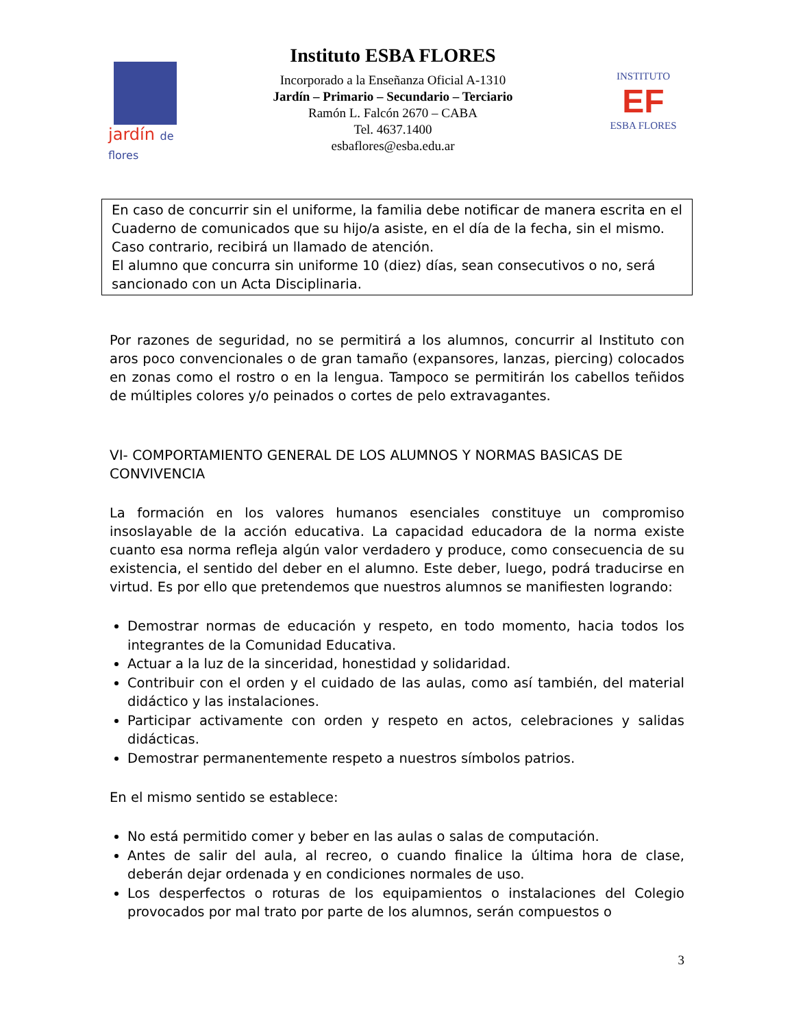jardín de flores
Instituto ESBA FLORES
Incorporado a la Enseñanza Oficial A-1310
Jardín – Primario – Secundario – Terciario
Ramón L. Falcón 2670 – CABA
Tel. 4637.1400
esbaflores@esba.edu.ar
INSTITUTO
EF
ESBA FLORES
En caso de concurrir sin el uniforme, la familia debe notificar de manera escrita en el Cuaderno de comunicados que su hijo/a asiste, en el día de la fecha, sin el mismo. Caso contrario, recibirá un llamado de atención.
El alumno que concurra sin uniforme 10 (diez) días, sean consecutivos o no, será sancionado con un Acta Disciplinaria.
Por razones de seguridad, no se permitirá a los alumnos, concurrir al Instituto con aros poco convencionales o de gran tamaño (expansores, lanzas, piercing) colocados en zonas como el rostro o en la lengua. Tampoco se permitirán los cabellos teñidos de múltiples colores y/o peinados o cortes de pelo extravagantes.
VI- COMPORTAMIENTO GENERAL DE LOS ALUMNOS Y NORMAS BASICAS DE CONVIVENCIA
La formación en los valores humanos esenciales constituye un compromiso insoslayable de la acción educativa. La capacidad educadora de la norma existe cuanto esa norma refleja algún valor verdadero y produce, como consecuencia de su existencia, el sentido del deber en el alumno. Este deber, luego, podrá traducirse en virtud. Es por ello que pretendemos que nuestros alumnos se manifiesten logrando:
Demostrar normas de educación y respeto, en todo momento, hacia todos los integrantes de la Comunidad Educativa.
Actuar a la luz de la sinceridad, honestidad y solidaridad.
Contribuir con el orden y el cuidado de las aulas, como así también, del material didáctico y las instalaciones.
Participar activamente con orden y respeto en actos, celebraciones y salidas didácticas.
Demostrar permanentemente respeto a nuestros símbolos patrios.
En el mismo sentido se establece:
No está permitido comer y beber en las aulas o salas de computación.
Antes de salir del aula, al recreo, o cuando finalice la última hora de clase, deberán dejar ordenada y en condiciones normales de uso.
Los desperfectos o roturas de los equipamientos o instalaciones del Colegio provocados por mal trato por parte de los alumnos, serán compuestos o
3